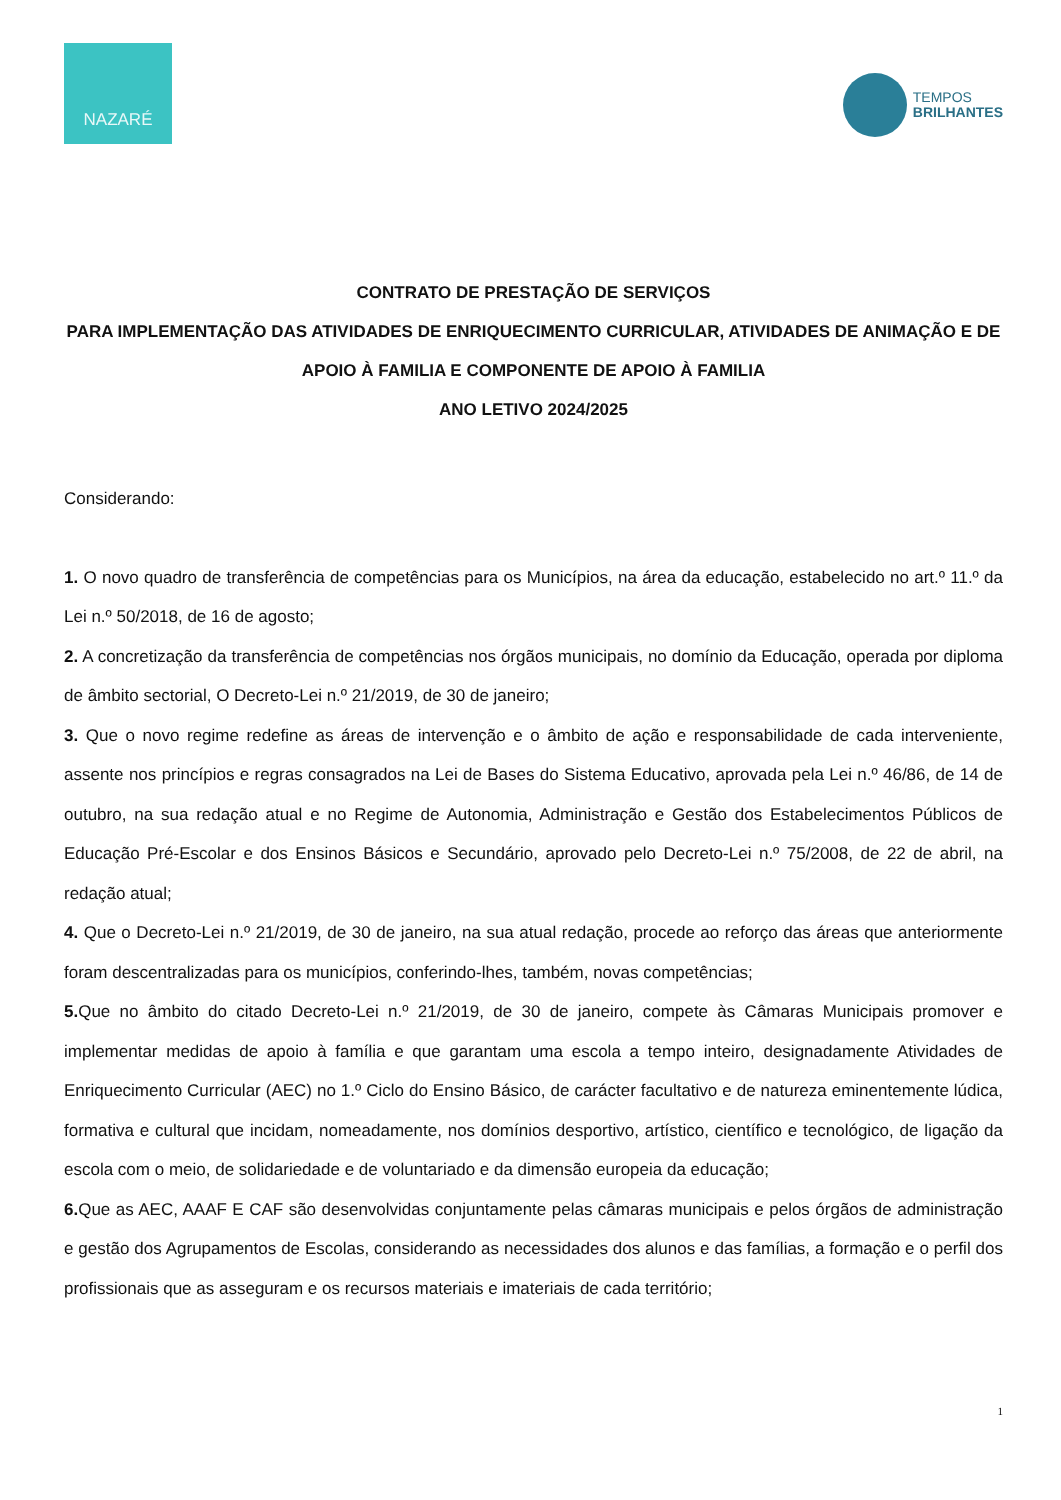NAZARÉ
TEMPOS
BRILHANTES
CONTRATO DE PRESTAÇÃO DE SERVIÇOS
PARA IMPLEMENTAÇÃO DAS ATIVIDADES DE ENRIQUECIMENTO CURRICULAR, ATIVIDADES DE ANIMAÇÃO E DE APOIO À FAMILIA E COMPONENTE DE APOIO À FAMILIA
ANO LETIVO 2024/2025
Considerando:
1. O novo quadro de transferência de competências para os Municípios, na área da educação, estabelecido no art.º 11.º da Lei n.º 50/2018, de 16 de agosto;
2. A concretização da transferência de competências nos órgãos municipais, no domínio da Educação, operada por diploma de âmbito sectorial, O Decreto-Lei n.º 21/2019, de 30 de janeiro;
3. Que o novo regime redefine as áreas de intervenção e o âmbito de ação e responsabilidade de cada interveniente, assente nos princípios e regras consagrados na Lei de Bases do Sistema Educativo, aprovada pela Lei n.º 46/86, de 14 de outubro, na sua redação atual e no Regime de Autonomia, Administração e Gestão dos Estabelecimentos Públicos de Educação Pré-Escolar e dos Ensinos Básicos e Secundário, aprovado pelo Decreto-Lei n.º 75/2008, de 22 de abril, na redação atual;
4. Que o Decreto-Lei n.º 21/2019, de 30 de janeiro, na sua atual redação, procede ao reforço das áreas que anteriormente foram descentralizadas para os municípios, conferindo-lhes, também, novas competências;
5. Que no âmbito do citado Decreto-Lei n.º 21/2019, de 30 de janeiro, compete às Câmaras Municipais promover e implementar medidas de apoio à família e que garantam uma escola a tempo inteiro, designadamente Atividades de Enriquecimento Curricular (AEC) no 1.º Ciclo do Ensino Básico, de carácter facultativo e de natureza eminentemente lúdica, formativa e cultural que incidam, nomeadamente, nos domínios desportivo, artístico, científico e tecnológico, de ligação da escola com o meio, de solidariedade e de voluntariado e da dimensão europeia da educação;
6. Que as AEC, AAAF E CAF são desenvolvidas conjuntamente pelas câmaras municipais e pelos órgãos de administração e gestão dos Agrupamentos de Escolas, considerando as necessidades dos alunos e das famílias, a formação e o perfil dos profissionais que as asseguram e os recursos materiais e imateriais de cada território;
1